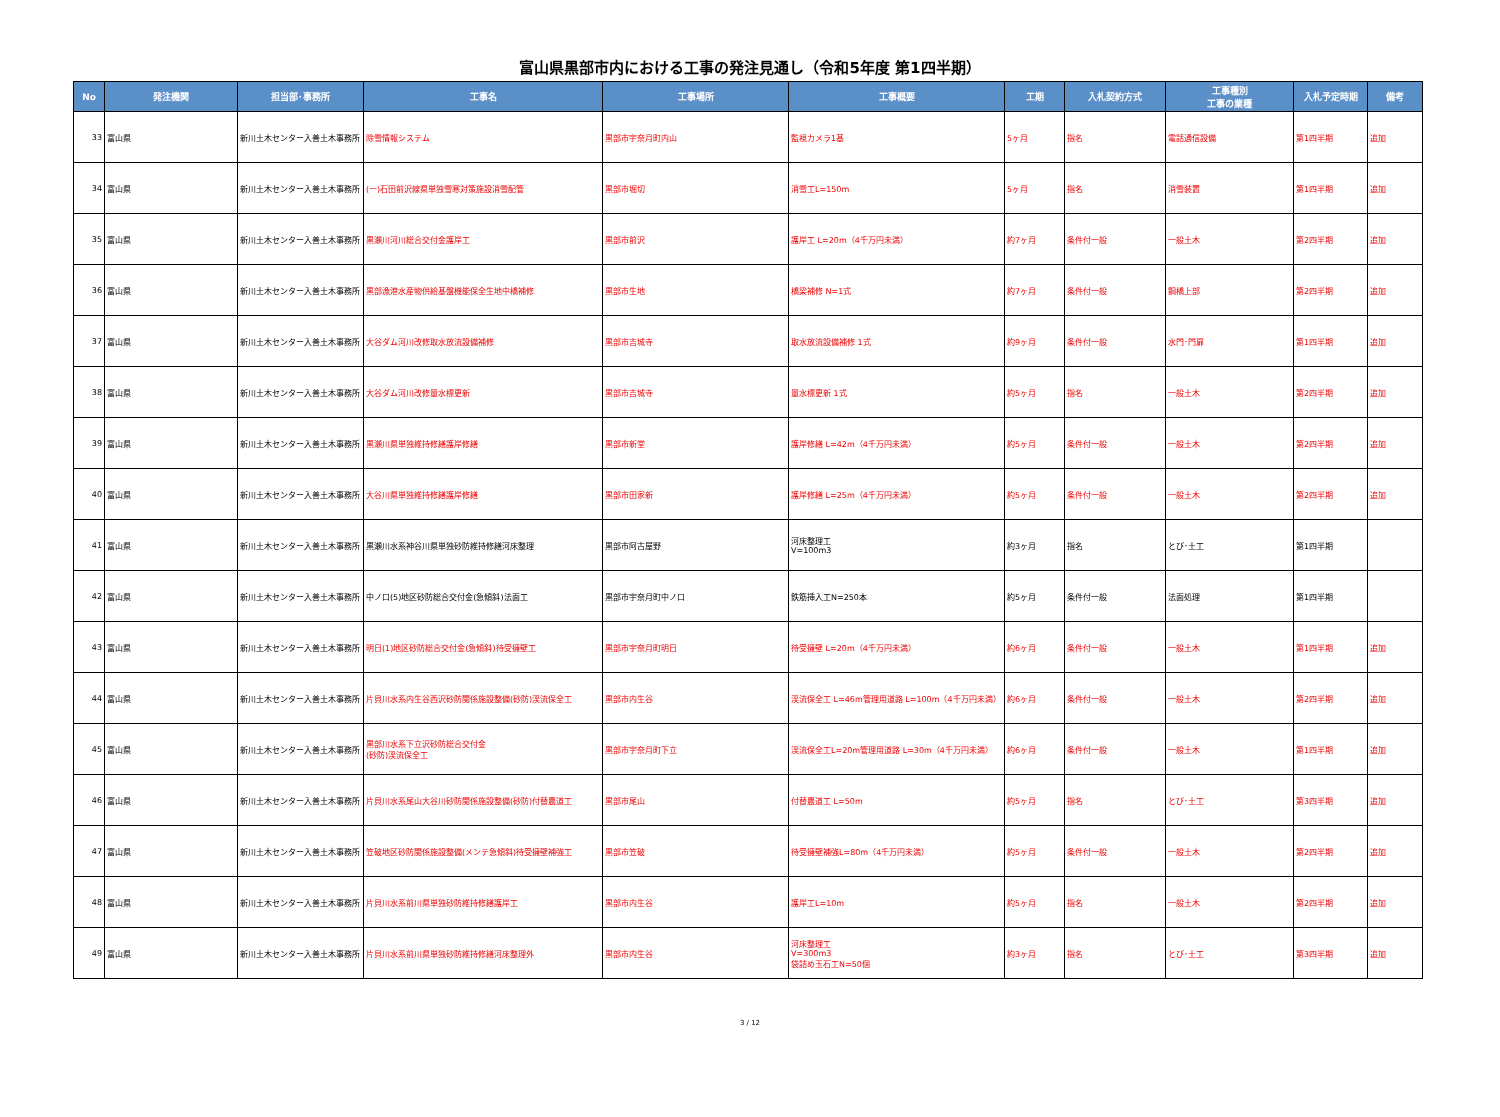富山県黒部市内における工事の発注見通し（令和5年度 第1四半期）
| No | 発注機関 | 担当部･事務所 | 工事名 | 工事場所 | 工事概要 | 工期 | 入札契約方式 | 工事種別 工事の業種 | 入札予定時期 | 備考 |
| --- | --- | --- | --- | --- | --- | --- | --- | --- | --- | --- |
| 33 | 富山県 | 新川土木センター入善土木事務所 | 除雪情報システム | 黒部市宇奈月町内山 | 監視カメラ1基 | 5ヶ月 | 指名 | 電話通信設備 | 第1四半期 | 追加 |
| 34 | 富山県 | 新川土木センター入善土木事務所 | (一)石田前沢線県単独雪寒対策施設消雪配管 | 黒部市堀切 | 消雪工L=150m | 5ヶ月 | 指名 | 消雪装置 | 第1四半期 | 追加 |
| 35 | 富山県 | 新川土木センター入善土木事務所 | 黒瀬川河川総合交付金護岸工 | 黒部市前沢 | 護岸工 L=20m（4千万円未満） | 約7ヶ月 | 条件付一般 | 一般土木 | 第2四半期 | 追加 |
| 36 | 富山県 | 新川土木センター入善土木事務所 | 黒部漁港水産物供給基盤機能保全生地中橋補修 | 黒部市生地 | 橋梁補修 N=1式 | 約7ヶ月 | 条件付一般 | 鋼橋上部 | 第2四半期 | 追加 |
| 37 | 富山県 | 新川土木センター入善土木事務所 | 大谷ダム河川改修取水放流設備補修 | 黒部市吉城寺 | 取水放流設備補修 1式 | 約9ヶ月 | 条件付一般 | 水門･門扉 | 第1四半期 | 追加 |
| 38 | 富山県 | 新川土木センター入善土木事務所 | 大谷ダム河川改修量水標更新 | 黒部市吉城寺 | 量水標更新 1式 | 約5ヶ月 | 指名 | 一般土木 | 第2四半期 | 追加 |
| 39 | 富山県 | 新川土木センター入善土木事務所 | 黒瀬川県単独維持修繕護岸修繕 | 黒部市新堂 | 護岸修繕 L=42m（4千万円未満） | 約5ヶ月 | 条件付一般 | 一般土木 | 第2四半期 | 追加 |
| 40 | 富山県 | 新川土木センター入善土木事務所 | 大谷川県単独維持修繕護岸修繕 | 黒部市田家新 | 護岸修繕 L=25m（4千万円未満） | 約5ヶ月 | 条件付一般 | 一般土木 | 第2四半期 | 追加 |
| 41 | 富山県 | 新川土木センター入善土木事務所 | 黒瀬川水系神谷川県単独砂防維持修繕河床整理 | 黒部市阿古屋野 | 河床整理工 V=100m3 | 約3ヶ月 | 指名 | とび･土工 | 第1四半期 | |
| 42 | 富山県 | 新川土木センター入善土木事務所 | 中ノ口(5)地区砂防総合交付金(急傾斜)法面工 | 黒部市宇奈月町中ノ口 | 鉄筋挿入工N=250本 | 約5ヶ月 | 条件付一般 | 法面処理 | 第1四半期 | |
| 43 | 富山県 | 新川土木センター入善土木事務所 | 明日(1)地区砂防総合交付金(急傾斜)待受擁壁工 | 黒部市宇奈月町明日 | 待受擁壁 L=20m（4千万円未満） | 約6ヶ月 | 条件付一般 | 一般土木 | 第1四半期 | 追加 |
| 44 | 富山県 | 新川土木センター入善土木事務所 | 片貝川水系内生谷西沢砂防関係施設整備(砂防)渓流保全工 | 黒部市内生谷 | 渓流保全工 L=46m管理用道路 L=100m（4千万円未満） | 約6ヶ月 | 条件付一般 | 一般土木 | 第2四半期 | 追加 |
| 45 | 富山県 | 新川土木センター入善土木事務所 | 黒部川水系下立沢砂防総合交付金 (砂防)渓流保全工 | 黒部市宇奈月町下立 | 渓流保全工L=20m管理用道路 L=30m（4千万円未満） | 約6ヶ月 | 条件付一般 | 一般土木 | 第1四半期 | 追加 |
| 46 | 富山県 | 新川土木センター入善土木事務所 | 片貝川水系尾山大谷川砂防関係施設整備(砂防)付替農道工 | 黒部市尾山 | 付替農道工 L=50m | 約5ヶ月 | 指名 | とび･土工 | 第3四半期 | 追加 |
| 47 | 富山県 | 新川土木センター入善土木事務所 | 笠破地区砂防関係施設整備(メンテ急傾斜)待受擁壁補強工 | 黒部市笠破 | 待受擁壁補強L=80m（4千万円未満） | 約5ヶ月 | 条件付一般 | 一般土木 | 第2四半期 | 追加 |
| 48 | 富山県 | 新川土木センター入善土木事務所 | 片貝川水系前川県単独砂防維持修繕護岸工 | 黒部市内生谷 | 護岸工L=10m | 約5ヶ月 | 指名 | 一般土木 | 第2四半期 | 追加 |
| 49 | 富山県 | 新川土木センター入善土木事務所 | 片貝川水系前川県単独砂防維持修繕河床整理外 | 黒部市内生谷 | 河床整理工 V=300m3 袋詰め玉石工N=50個 | 約3ヶ月 | 指名 | とび･土工 | 第3四半期 | 追加 |
3 / 12